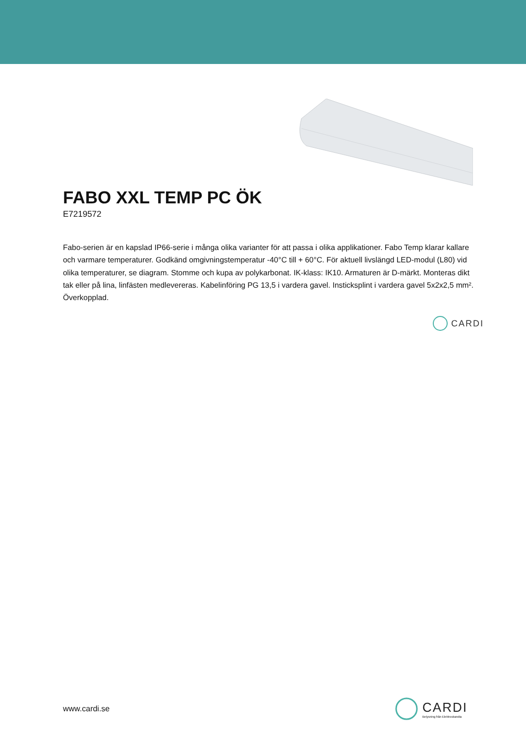FABO XXL TEMP PC ÖK
E7219572
Fabo-serien är en kapslad IP66-serie i många olika varianter för att passa i olika applikationer. Fabo Temp klarar kallare och varmare temperaturer. Godkänd omgivningstemperatur -40°C till + 60°C. För aktuell livslängd LED-modul (L80) vid olika temperaturer, se diagram. Stomme och kupa av polykarbonat. IK-klass: IK10. Armaturen är D-märkt. Monteras dikt tak eller på lina, linfästen medlevereras. Kabelinföring PG 13,5 i vardera gavel. Insticksplint i vardera gavel 5x2x2,5 mm². Överkopplad.
CARDI
www.cardi.se
CARDI
Belysning från Elektroskandia